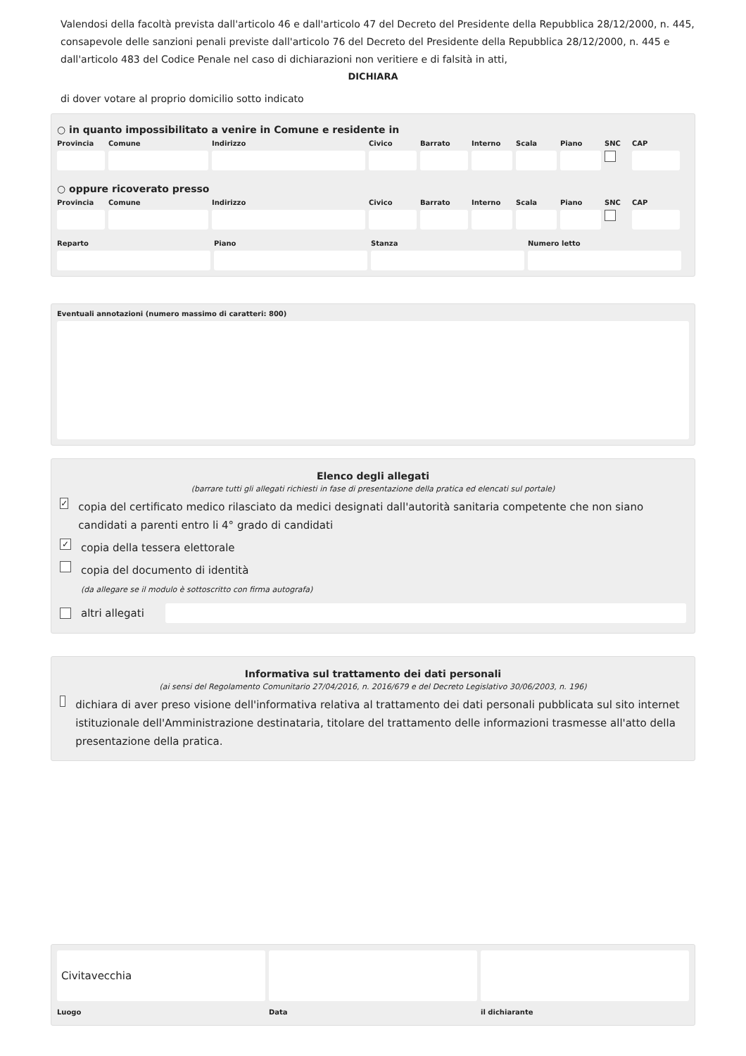Valendosi della facoltà prevista dall'articolo 46 e dall'articolo 47 del Decreto del Presidente della Repubblica 28/12/2000, n. 445, consapevole delle sanzioni penali previste dall'articolo 76 del Decreto del Presidente della Repubblica 28/12/2000, n. 445 e dall'articolo 483 del Codice Penale nel caso di dichiarazioni non veritiere e di falsità in atti,
DICHIARA
di dover votare al proprio domicilio sotto indicato
○ in quanto impossibilitato a venire in Comune e residente in
Provincia
Comune Indirizzo Civico Barrato Interno
Scala Piano SNC CAP
○ oppure ricoverato presso
Provincia
Comune Indirizzo Civico Barrato Interno
Scala Piano SNC CAP
Reparto Piano Stanza Numero letto
Eventuali annotazioni (numero massimo di caratteri: 800)
Elenco degli allegati
(barrare tutti gli allegati richiesti in fase di presentazione della pratica ed elencati sul portale)
✓ copia del certificato medico rilasciato da medici designati dall'autorità sanitaria competente che non siano candidati a parenti entro li 4° grado di candidati
✓ copia della tessera elettorale
copia del documento di identità
(da allegare se il modulo è sottoscritto con firma autografa)
altri allegati
Informativa sul trattamento dei dati personali
(ai sensi del Regolamento Comunitario 27/04/2016, n. 2016/679 e del Decreto Legislativo 30/06/2003, n. 196)
dichiara di aver preso visione dell'informativa relativa al trattamento dei dati personali pubblicata sul sito internet istituzionale dell'Amministrazione destinataria, titolare del trattamento delle informazioni trasmesse all'atto della presentazione della pratica.
Civitavecchia
Luogo
Data il dichiarante